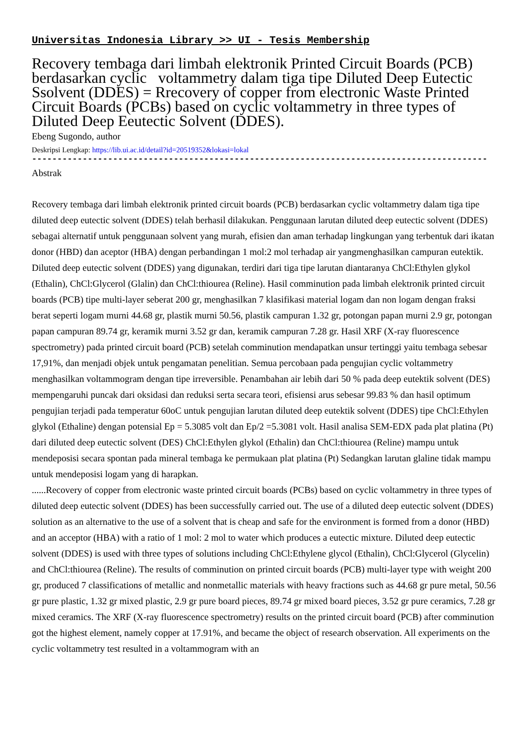Universitas Indonesia Library >> UI - Tesis Membership
Recovery tembaga dari limbah elektronik Printed Circuit Boards (PCB) berdasarkan cyclic voltammetry dalam tiga tipe Diluted Deep Eutectic Ssolvent (DDES) = Rrecovery of copper from electronic Waste Printed Circuit Boards (PCBs) based on cyclic voltammetry in three types of Diluted Deep Eeutectic Solvent (DDES).
Ebeng Sugondo, author
Deskripsi Lengkap: https://lib.ui.ac.id/detail?id=20519352&lokasi=lokal
------------------------------------------------------------------------------------------
Abstrak
Recovery tembaga dari limbah elektronik printed circuit boards (PCB) berdasarkan cyclic voltammetry dalam tiga tipe diluted deep eutectic solvent (DDES) telah berhasil dilakukan. Penggunaan larutan diluted deep eutectic solvent (DDES) sebagai alternatif untuk penggunaan solvent yang murah, efisien dan aman terhadap lingkungan yang terbentuk dari ikatan donor (HBD) dan aceptor (HBA) dengan perbandingan 1 mol:2 mol terhadap air yangmenghasilkan campuran eutektik. Diluted deep eutectic solvent (DDES) yang digunakan, terdiri dari tiga tipe larutan diantaranya ChCl:Ethylen glykol (Ethalin), ChCl:Glycerol (Glalin) dan ChCl:thiourea (Reline). Hasil comminution pada limbah elektronik printed circuit boards (PCB) tipe multi-layer seberat 200 gr, menghasilkan 7 klasifikasi material logam dan non logam dengan fraksi berat seperti logam murni 44.68 gr, plastik murni 50.56, plastik campuran 1.32 gr, potongan papan murni 2.9 gr, potongan papan campuran 89.74 gr, keramik murni 3.52 gr dan, keramik campuran 7.28 gr. Hasil XRF (X-ray fluorescence spectrometry) pada printed circuit board (PCB) setelah comminution mendapatkan unsur tertinggi yaitu tembaga sebesar 17,91%, dan menjadi objek untuk pengamatan penelitian. Semua percobaan pada pengujian cyclic voltammetry menghasilkan voltammogram dengan tipe irreversible. Penambahan air lebih dari 50 % pada deep eutektik solvent (DES) mempengaruhi puncak dari oksidasi dan reduksi serta secara teori, efisiensi arus sebesar 99.83 % dan hasil optimum pengujian terjadi pada temperatur 60oC untuk pengujian larutan diluted deep eutektik solvent (DDES) tipe ChCl:Ethylen glykol (Ethaline) dengan potensial Ep = 5.3085 volt dan Ep/2 =5.3081 volt. Hasil analisa SEM-EDX pada plat platina (Pt) dari diluted deep eutectic solvent (DES) ChCl:Ethylen glykol (Ethalin) dan ChCl:thiourea (Reline) mampu untuk mendeposisi secara spontan pada mineral tembaga ke permukaan plat platina (Pt) Sedangkan larutan glaline tidak mampu untuk mendeposisi logam yang di harapkan.
......Recovery of copper from electronic waste printed circuit boards (PCBs) based on cyclic voltammetry in three types of diluted deep eutectic solvent (DDES) has been successfully carried out. The use of a diluted deep eutectic solvent (DDES) solution as an alternative to the use of a solvent that is cheap and safe for the environment is formed from a donor (HBD) and an acceptor (HBA) with a ratio of 1 mol: 2 mol to water which produces a eutectic mixture. Diluted deep eutectic solvent (DDES) is used with three types of solutions including ChCl:Ethylene glycol (Ethalin), ChCl:Glycerol (Glycelin) and ChCl:thiourea (Reline). The results of comminution on printed circuit boards (PCB) multi-layer type with weight 200 gr, produced 7 classifications of metallic and nonmetallic materials with heavy fractions such as 44.68 gr pure metal, 50.56 gr pure plastic, 1.32 gr mixed plastic, 2.9 gr pure board pieces, 89.74 gr mixed board pieces, 3.52 gr pure ceramics, 7.28 gr mixed ceramics. The XRF (X-ray fluorescence spectrometry) results on the printed circuit board (PCB) after comminution got the highest element, namely copper at 17.91%, and became the object of research observation. All experiments on the cyclic voltammetry test resulted in a voltammogram with an